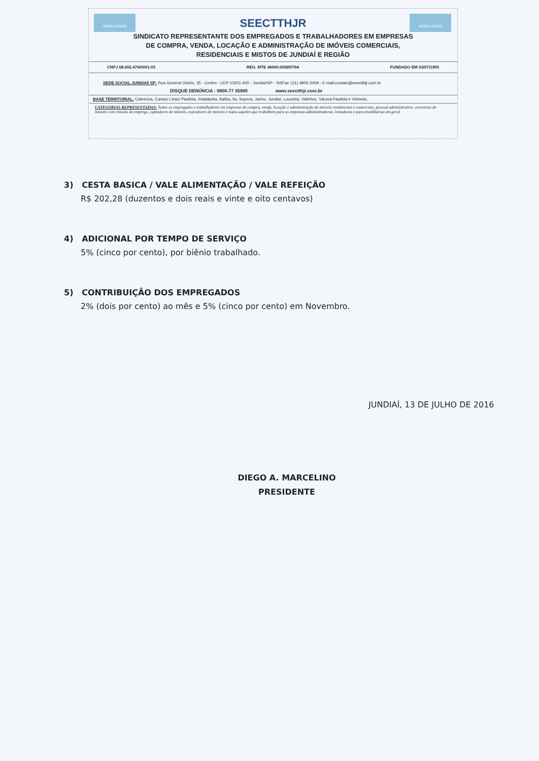IMOBILIÁRIAS IMOBILIÁRIAS
SEECTTHJR
SINDICATO REPRESENTANTE DOS EMPREGADOS E TRABALHADORES EM EMPRESAS
DE COMPRA, VENDA, LOCAÇÃO E ADMINISTRAÇÃO DE IMÓVEIS COMERCIAIS,
RESIDENCIAIS E MISTOS DE JUNDIAÍ E REGIÃO
CNPJ 68.002.476/0001-03 REG. MTE 46000.005897/94 FUNDADO EM 03/07/1993
SEDE SOCIAL JUNDIAÍ/ SP: Rua General Osório, 35 - Centro - CEP:13201-400 - Jundiaí/SP - Tel/Fax :(11) 4805-2459 - E-mail:contato@seectthjr.com.br
DISQUE DENÚNCIA : 0800-77 35900 www.seectthjr.com.br
BASE TERRITORIAL: Cabreúva, Campo Limpo Paulista, Indaiatuba, Itatiba, Itu, Itupeva, Jarinu, Jundiaí, Louveira, Valinhos, Várzea Paulista e Vinhedo.
CATEGORIAS REPRESENTADAS: Todos os empregados e trabalhadores em empresas de compra, venda, locação e administração de imóveis residenciais e comerciais, pessoal administrativo, corretores de imóveis com vínculo de emprego, captadores de imóveis, expositores de imóveis e todos aqueles que trabalhem para as empresas administradoras, loteadoras e para imobiliárias em geral.
3) CESTA BASICA / VALE ALIMENTAÇÃO / VALE REFEIÇÃO
R$ 202,28 (duzentos e dois reais e vinte e oito centavos)
4) ADICIONAL POR TEMPO DE SERVIÇO
5% (cinco por cento), por biênio trabalhado.
5) CONTRIBUIÇÃO DOS EMPREGADOS
2% (dois por cento) ao mês e 5% (cinco por cento) em Novembro.
JUNDIAÍ, 13 DE JULHO DE 2016
DIEGO A. MARCELINO
PRESIDENTE